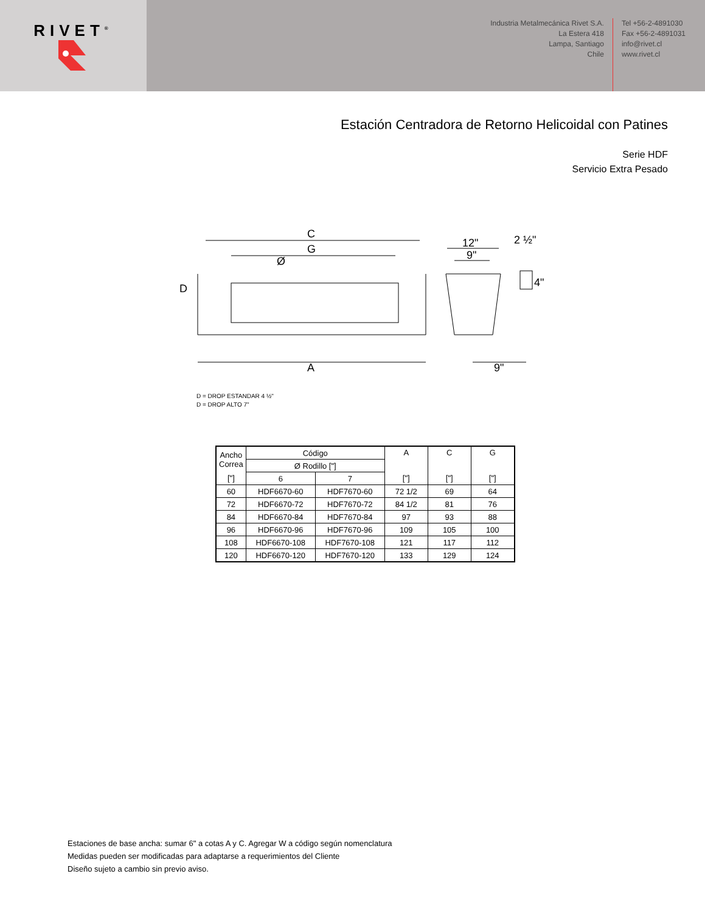RIVET<sup>®</sup>
Industria Metalmecánica Rivet S.A.
La Estera 418
Lampa, Santiago
Chile
Tel +56-2-4891030
Fax +56-2-4891031
info@rivet.cl
www.rivet.cl
Estación Centradora de Retorno Helicoidal con Patines
Serie HDF
Servicio Extra Pesado
C
G
Ø
D
A
12"
9"
2 ½"
4"
9"
D = DROP ESTANDAR 4 ½"
D = DROP ALTO 7"
| Ancho Correa | Código | | A | C | G |
| | Ø Rodillo ["] | | | | |
| ["] | 6 | 7 | ["] | ["] | ["] |
| 60 | HDF6670-60 | HDF7670-60 | 72 1/2 | 69 | 64 |
| 72 | HDF6670-72 | HDF7670-72 | 84 1/2 | 81 | 76 |
| 84 | HDF6670-84 | HDF7670-84 | 97 | 93 | 88 |
| 96 | HDF6670-96 | HDF7670-96 | 109 | 105 | 100 |
| 108 | HDF6670-108 | HDF7670-108 | 121 | 117 | 112 |
| 120 | HDF6670-120 | HDF7670-120 | 133 | 129 | 124 |
Estaciones de base ancha: sumar 6" a cotas A y C. Agregar W a código según nomenclatura
Medidas pueden ser modificadas para adaptarse a requerimientos del Cliente
Diseño sujeto a cambio sin previo aviso.